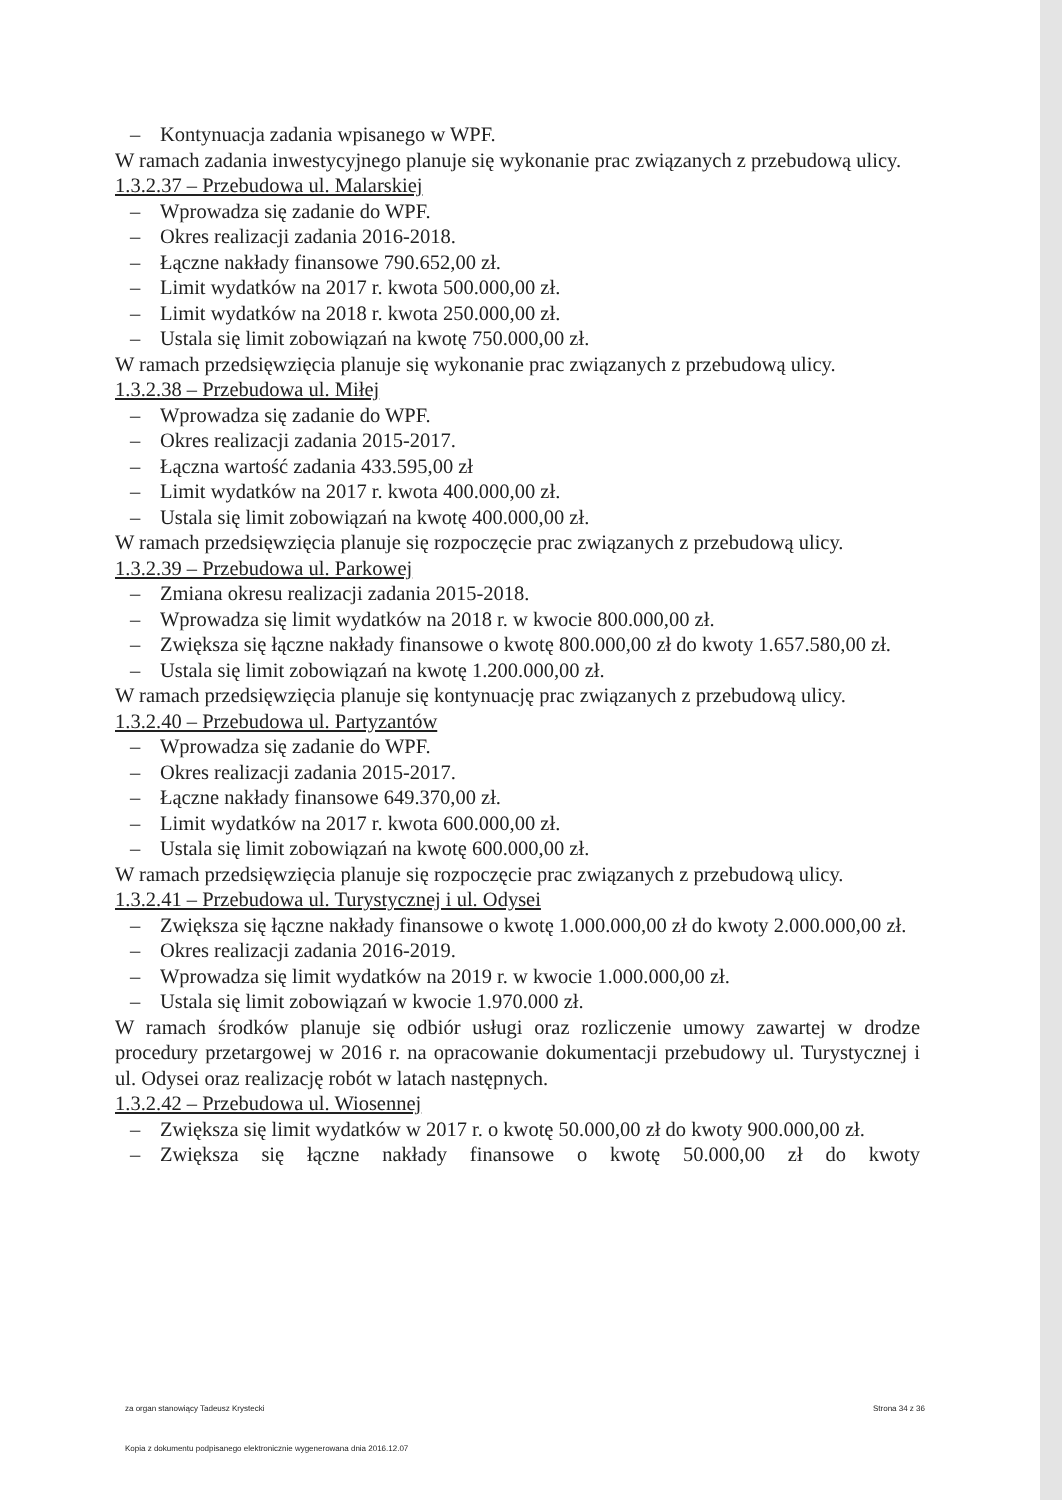– Kontynuacja zadania wpisanego w WPF.
W ramach zadania inwestycyjnego planuje się wykonanie prac związanych z przebudową ulicy.
1.3.2.37 – Przebudowa ul. Malarskiej
– Wprowadza się zadanie do WPF.
– Okres realizacji zadania 2016-2018.
– Łączne nakłady finansowe 790.652,00 zł.
– Limit wydatków na 2017 r. kwota 500.000,00 zł.
– Limit wydatków na 2018 r. kwota 250.000,00 zł.
– Ustala się limit zobowiązań na kwotę 750.000,00 zł.
W ramach przedsięwzięcia planuje się wykonanie prac związanych z przebudową ulicy.
1.3.2.38 – Przebudowa ul. Miłej
– Wprowadza się zadanie do WPF.
– Okres realizacji zadania 2015-2017.
– Łączna wartość zadania 433.595,00 zł
– Limit wydatków na 2017 r. kwota 400.000,00 zł.
– Ustala się limit zobowiązań na kwotę 400.000,00 zł.
W ramach przedsięwzięcia planuje się rozpoczęcie prac związanych z przebudową ulicy.
1.3.2.39 – Przebudowa ul. Parkowej
– Zmiana okresu realizacji zadania 2015-2018.
– Wprowadza się limit wydatków na 2018 r. w kwocie 800.000,00 zł.
– Zwiększa się łączne nakłady finansowe o kwotę 800.000,00 zł do kwoty 1.657.580,00 zł.
– Ustala się limit zobowiązań na kwotę 1.200.000,00 zł.
W ramach przedsięwzięcia planuje się kontynuację prac związanych z przebudową ulicy.
1.3.2.40 – Przebudowa ul. Partyzantów
– Wprowadza się zadanie do WPF.
– Okres realizacji zadania 2015-2017.
– Łączne nakłady finansowe 649.370,00 zł.
– Limit wydatków na 2017 r. kwota 600.000,00 zł.
– Ustala się limit zobowiązań na kwotę 600.000,00 zł.
W ramach przedsięwzięcia planuje się rozpoczęcie prac związanych z przebudową ulicy.
1.3.2.41 – Przebudowa ul. Turystycznej i ul. Odysei
– Zwiększa się łączne nakłady finansowe o kwotę 1.000.000,00 zł do kwoty 2.000.000,00 zł.
– Okres realizacji zadania 2016-2019.
– Wprowadza się limit wydatków na 2019 r. w kwocie 1.000.000,00 zł.
– Ustala się limit zobowiązań w kwocie 1.970.000 zł.
W ramach środków planuje się odbiór usługi oraz rozliczenie umowy zawartej w drodze procedury przetargowej w 2016 r. na opracowanie dokumentacji przebudowy ul. Turystycznej i ul. Odysei oraz realizację robót w latach następnych.
1.3.2.42 – Przebudowa ul. Wiosennej
– Zwiększa się limit wydatków w 2017 r. o kwotę 50.000,00 zł do kwoty 900.000,00 zł.
– Zwiększa się łączne nakłady finansowe o kwotę 50.000,00 zł do kwoty
za organ stanowiący Tadeusz Krystecki Strona 34 z 36
Kopia z dokumentu podpisanego elektronicznie wygenerowana dnia 2016.12.07